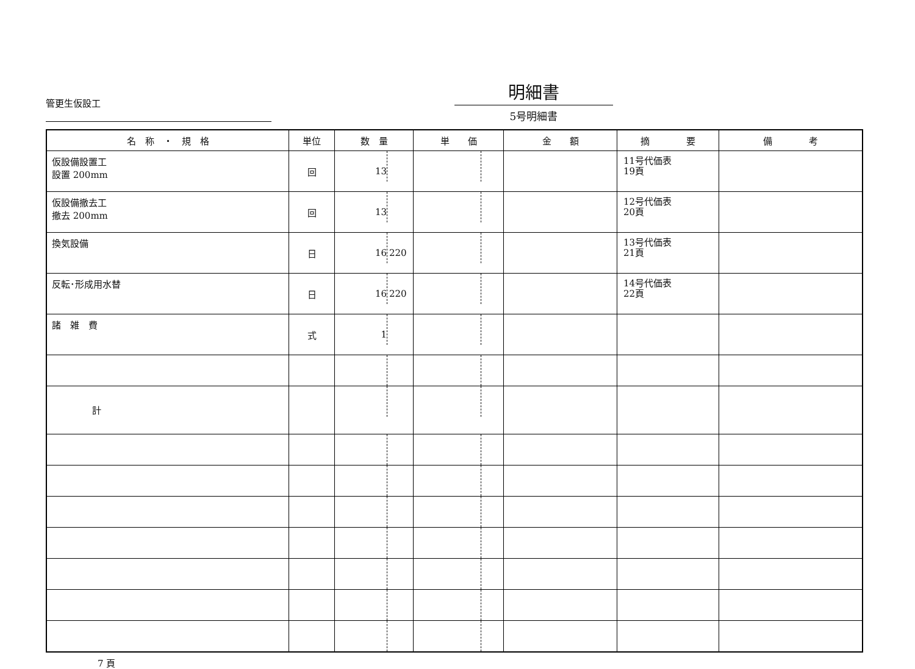管更生仮設工
明細書
5号明細書
| 名 称 ・ 規 格 | 単位 | 数 量 | 単 価 | 金 額 | 摘 要 | 備 考 |
| --- | --- | --- | --- | --- | --- | --- |
| 仮設備設置工 設置 200mm | 回 | 13 | | | 11号代価表 19頁 | |
| 仮設備撤去工 撤去 200mm | 回 | 13 | | | 12号代価表 20頁 | |
| 換気設備 | 日 | 16 220 | | | 13号代価表 21頁 | |
| 反転･形成用水替 | 日 | 16 220 | | | 14号代価表 22頁 | |
| 諸 雑 費 | 式 | 1 | | | | |
| 計 | | | | | | |
7 頁